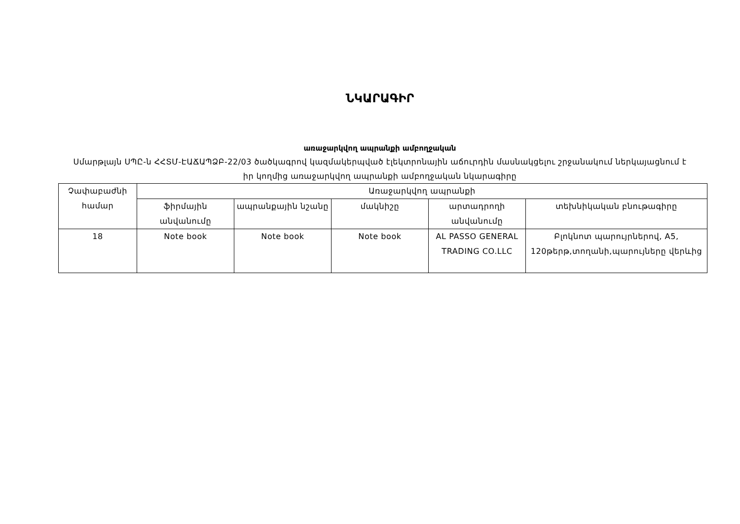ՆԿԱՐԱԳԻՐ
առաջարկվող ապրանքի ամբողջական
Սմարթլայն ՍՊԸ-ն ՀՀՏՄ-ԷԱՃԱՊՁԲ-22/03 ծածկագրով կազմակերպված էլեկտրոնային աճուրդին մասնակցելու շրջանակում ներկայացնում է իր կողմից առաջարկվող ապրանքի ամբողջական նկարագիրը
| Չափաբաժնի համար | Առաջարկվող ապրանքի | | | | |
| --- | --- | --- | --- | --- | --- |
| | ֆիրմային անվանումը | ապրանքային նշանը | մակնիշը | արտադրողի անվանումը | տեխնիկական բնութագիրը |
| 18 | Note book | Note book | Note book | AL PASSO GENERAL TRADING CO.LLC | Բլոկնոտ պարույրներով, A5, 120թերթ,տողանի,պարույները վերևից |